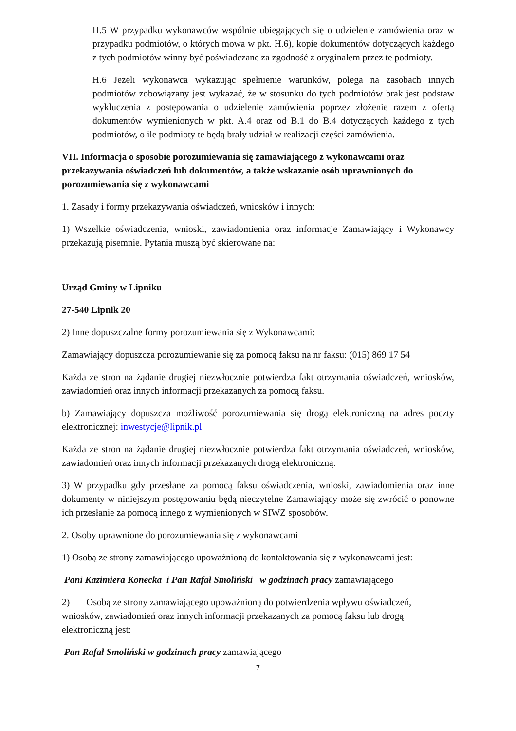H.5 W przypadku wykonawców wspólnie ubiegających się o udzielenie zamówienia oraz w przypadku podmiotów, o których mowa w pkt. H.6), kopie dokumentów dotyczących każdego z tych podmiotów winny być poświadczane za zgodność z oryginałem przez te podmioty.
H.6 Jeżeli wykonawca wykazując spełnienie warunków, polega na zasobach innych podmiotów zobowiązany jest wykazać, że w stosunku do tych podmiotów brak jest podstaw wykluczenia z postępowania o udzielenie zamówienia poprzez złożenie razem z ofertą dokumentów wymienionych w pkt. A.4 oraz od B.1 do B.4 dotyczących każdego z tych podmiotów, o ile podmioty te będą brały udział w realizacji części zamówienia.
VII. Informacja o sposobie porozumiewania się zamawiającego z wykonawcami oraz przekazywania oświadczeń lub dokumentów, a także wskazanie osób uprawnionych do porozumiewania się z wykonawcami
1. Zasady i formy przekazywania oświadczeń, wniosków i innych:
1) Wszelkie oświadczenia, wnioski, zawiadomienia oraz informacje Zamawiający i Wykonawcy przekazują pisemnie. Pytania muszą być skierowane na:
Urząd Gminy w Lipniku
27-540 Lipnik 20
2) Inne dopuszczalne formy porozumiewania się z Wykonawcami:
Zamawiający dopuszcza porozumiewanie się za pomocą faksu na nr faksu: (015) 869 17 54
Każda ze stron na żądanie drugiej niezwłocznie potwierdza fakt otrzymania oświadczeń, wniosków, zawiadomień oraz innych informacji przekazanych za pomocą faksu.
b) Zamawiający dopuszcza możliwość porozumiewania się drogą elektroniczną na adres poczty elektronicznej: inwestycje@lipnik.pl
Każda ze stron na żądanie drugiej niezwłocznie potwierdza fakt otrzymania oświadczeń, wniosków, zawiadomień oraz innych informacji przekazanych drogą elektroniczną.
3) W przypadku gdy przesłane za pomocą faksu oświadczenia, wnioski, zawiadomienia oraz inne dokumenty w niniejszym postępowaniu będą nieczytelne Zamawiający może się zwrócić o ponowne ich przesłanie za pomocą innego z wymienionych w SIWZ sposobów.
2. Osoby uprawnione do porozumiewania się z wykonawcami
1) Osobą ze strony zamawiającego upoważnioną do kontaktowania się z wykonawcami jest:
Pani Kazimiera Konecka i Pan Rafał Smoliński w godzinach pracy zamawiającego
2) Osobą ze strony zamawiającego upoważnioną do potwierdzenia wpływu oświadczeń, wniosków, zawiadomień oraz innych informacji przekazanych za pomocą faksu lub drogą elektroniczną jest:
Pan Rafał Smoliński w godzinach pracy zamawiającego
7